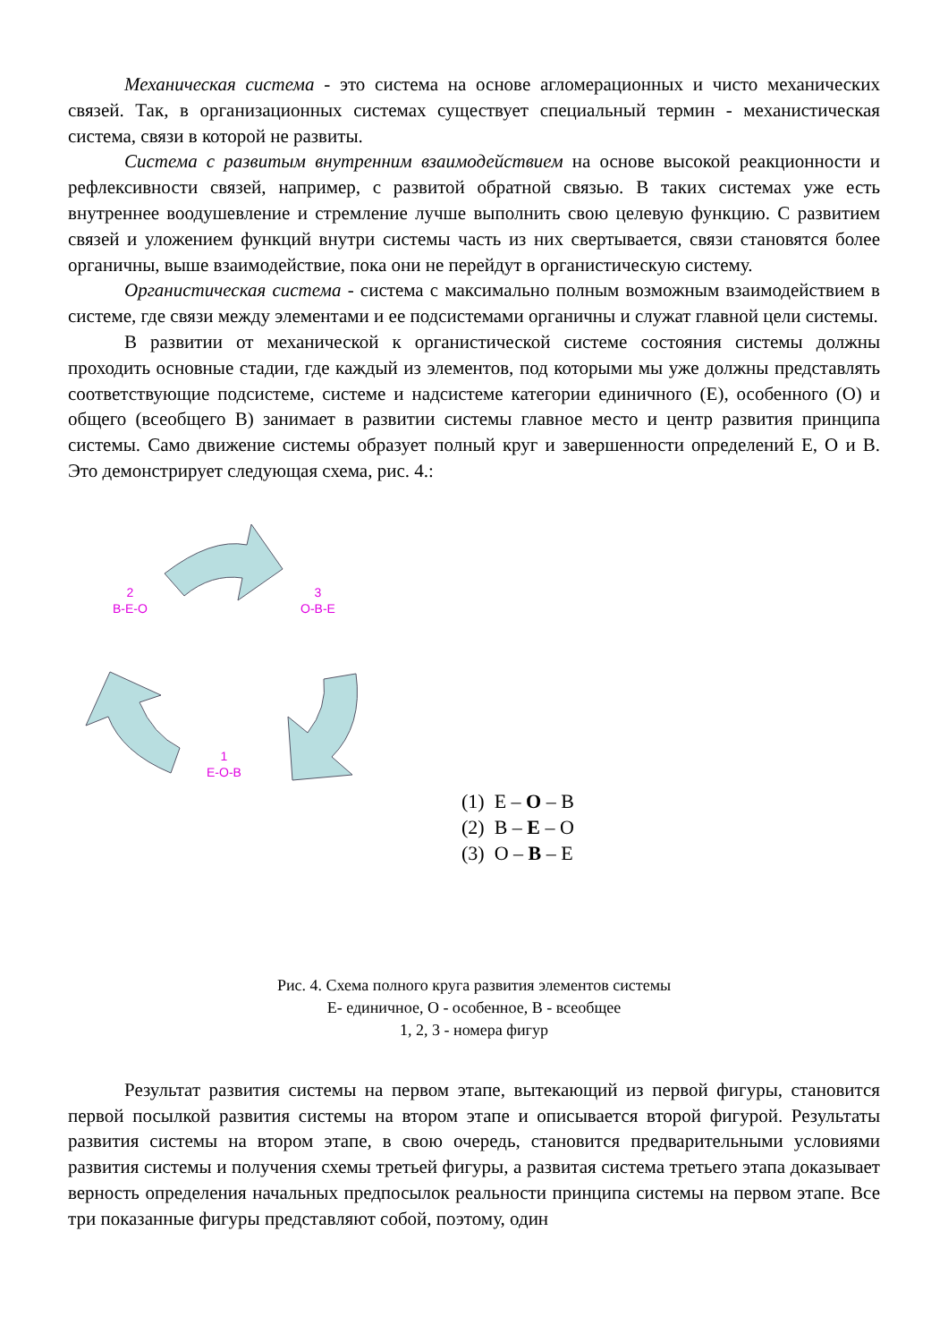Механическая система - это система на основе агломерационных и чисто механических связей. Так, в организационных системах существует специальный термин - механистическая система, связи в которой не развиты.
Система с развитым внутренним взаимодействием на основе высокой реакционности и рефлексивности связей, например, с развитой обратной связью. В таких системах уже есть внутреннее воодушевление и стремление лучше выполнить свою целевую функцию. С развитием связей и уложением функций внутри системы часть из них свертывается, связи становятся более органичны, выше взаимодействие, пока они не перейдут в органистическую систему.
Органистическая система - система с максимально полным возможным взаимодействием в системе, где связи между элементами и ее подсистемами органичны и служат главной цели системы.
В развитии от механической к органистической системе состояния системы должны проходить основные стадии, где каждый из элементов, под которыми мы уже должны представлять соответствующие подсистеме, системе и надсистеме категории единичного (Е), особенного (О) и общего (всеобщего В) занимает в развитии системы главное место и центр развития принципа системы. Само движение системы образует полный круг и завершенности определений Е, О и В. Это демонстрирует следующая схема, рис. 4.:
2
В-Е-О
3
О-В-Е
1
Е-О-В
(1) Е – О – В
(2) В – Е – О
(3) О – В – Е
Рис. 4. Схема полного круга развития элементов системы
Е- единичное, О - особенное, В - всеобщее
1, 2, 3 - номера фигур
Результат развития системы на первом этапе, вытекающий из первой фигуры, становится первой посылкой развития системы на втором этапе и описывается второй фигурой. Результаты развития системы на втором этапе, в свою очередь, становится предварительными условиями развития системы и получения схемы третьей фигуры, а развитая система третьего этапа доказывает верность определения начальных предпосылок реальности принципа системы на первом этапе. Все три показанные фигуры представляют собой, поэтому, один